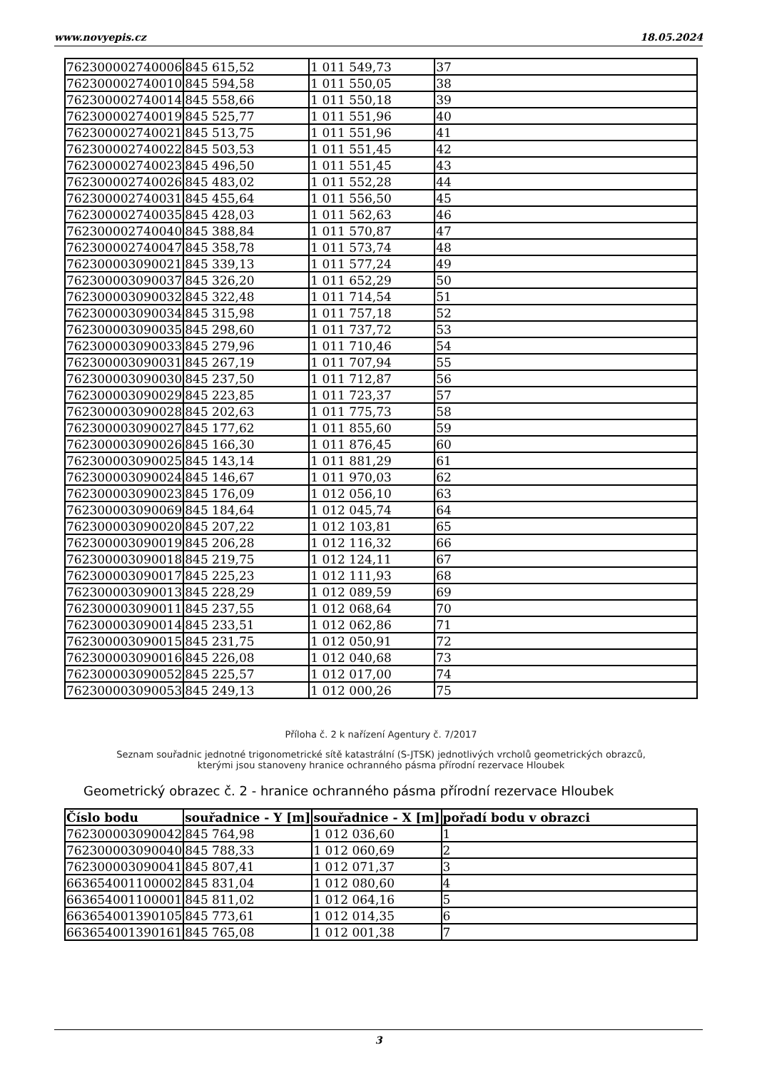www.novyepis.cz 18.05.2024
| 762300002740006 | 845 615,52 | 1 011 549,73 | 37 |
| 762300002740010 | 845 594,58 | 1 011 550,05 | 38 |
| 762300002740014 | 845 558,66 | 1 011 550,18 | 39 |
| 762300002740019 | 845 525,77 | 1 011 551,96 | 40 |
| 762300002740021 | 845 513,75 | 1 011 551,96 | 41 |
| 762300002740022 | 845 503,53 | 1 011 551,45 | 42 |
| 762300002740023 | 845 496,50 | 1 011 551,45 | 43 |
| 762300002740026 | 845 483,02 | 1 011 552,28 | 44 |
| 762300002740031 | 845 455,64 | 1 011 556,50 | 45 |
| 762300002740035 | 845 428,03 | 1 011 562,63 | 46 |
| 762300002740040 | 845 388,84 | 1 011 570,87 | 47 |
| 762300002740047 | 845 358,78 | 1 011 573,74 | 48 |
| 762300003090021 | 845 339,13 | 1 011 577,24 | 49 |
| 762300003090037 | 845 326,20 | 1 011 652,29 | 50 |
| 762300003090032 | 845 322,48 | 1 011 714,54 | 51 |
| 762300003090034 | 845 315,98 | 1 011 757,18 | 52 |
| 762300003090035 | 845 298,60 | 1 011 737,72 | 53 |
| 762300003090033 | 845 279,96 | 1 011 710,46 | 54 |
| 762300003090031 | 845 267,19 | 1 011 707,94 | 55 |
| 762300003090030 | 845 237,50 | 1 011 712,87 | 56 |
| 762300003090029 | 845 223,85 | 1 011 723,37 | 57 |
| 762300003090028 | 845 202,63 | 1 011 775,73 | 58 |
| 762300003090027 | 845 177,62 | 1 011 855,60 | 59 |
| 762300003090026 | 845 166,30 | 1 011 876,45 | 60 |
| 762300003090025 | 845 143,14 | 1 011 881,29 | 61 |
| 762300003090024 | 845 146,67 | 1 011 970,03 | 62 |
| 762300003090023 | 845 176,09 | 1 012 056,10 | 63 |
| 762300003090069 | 845 184,64 | 1 012 045,74 | 64 |
| 762300003090020 | 845 207,22 | 1 012 103,81 | 65 |
| 762300003090019 | 845 206,28 | 1 012 116,32 | 66 |
| 762300003090018 | 845 219,75 | 1 012 124,11 | 67 |
| 762300003090017 | 845 225,23 | 1 012 111,93 | 68 |
| 762300003090013 | 845 228,29 | 1 012 089,59 | 69 |
| 762300003090011 | 845 237,55 | 1 012 068,64 | 70 |
| 762300003090014 | 845 233,51 | 1 012 062,86 | 71 |
| 762300003090015 | 845 231,75 | 1 012 050,91 | 72 |
| 762300003090016 | 845 226,08 | 1 012 040,68 | 73 |
| 762300003090052 | 845 225,57 | 1 012 017,00 | 74 |
| 762300003090053 | 845 249,13 | 1 012 000,26 | 75 |
Příloha č. 2 k nařízení Agentury č. 7/2017
Seznam souřadnic jednotné trigonometrické sítě katastrální (S-JTSK) jednotlivých vrcholů geometrických obrazců,
kterými jsou stanoveny hranice ochranného pásma přírodní rezervace Hloubek
Geometrický obrazec č. 2 - hranice ochranného pásma přírodní rezervace Hloubek
| Číslo bodu | souřadnice - Y [m] | souřadnice - X [m] | pořadí bodu v obrazci |
| --- | --- | --- | --- |
| 762300003090042 | 845 764,98 | 1 012 036,60 | 1 |
| 762300003090040 | 845 788,33 | 1 012 060,69 | 2 |
| 762300003090041 | 845 807,41 | 1 012 071,37 | 3 |
| 663654001100002 | 845 831,04 | 1 012 080,60 | 4 |
| 663654001100001 | 845 811,02 | 1 012 064,16 | 5 |
| 663654001390105 | 845 773,61 | 1 012 014,35 | 6 |
| 663654001390161 | 845 765,08 | 1 012 001,38 | 7 |
3